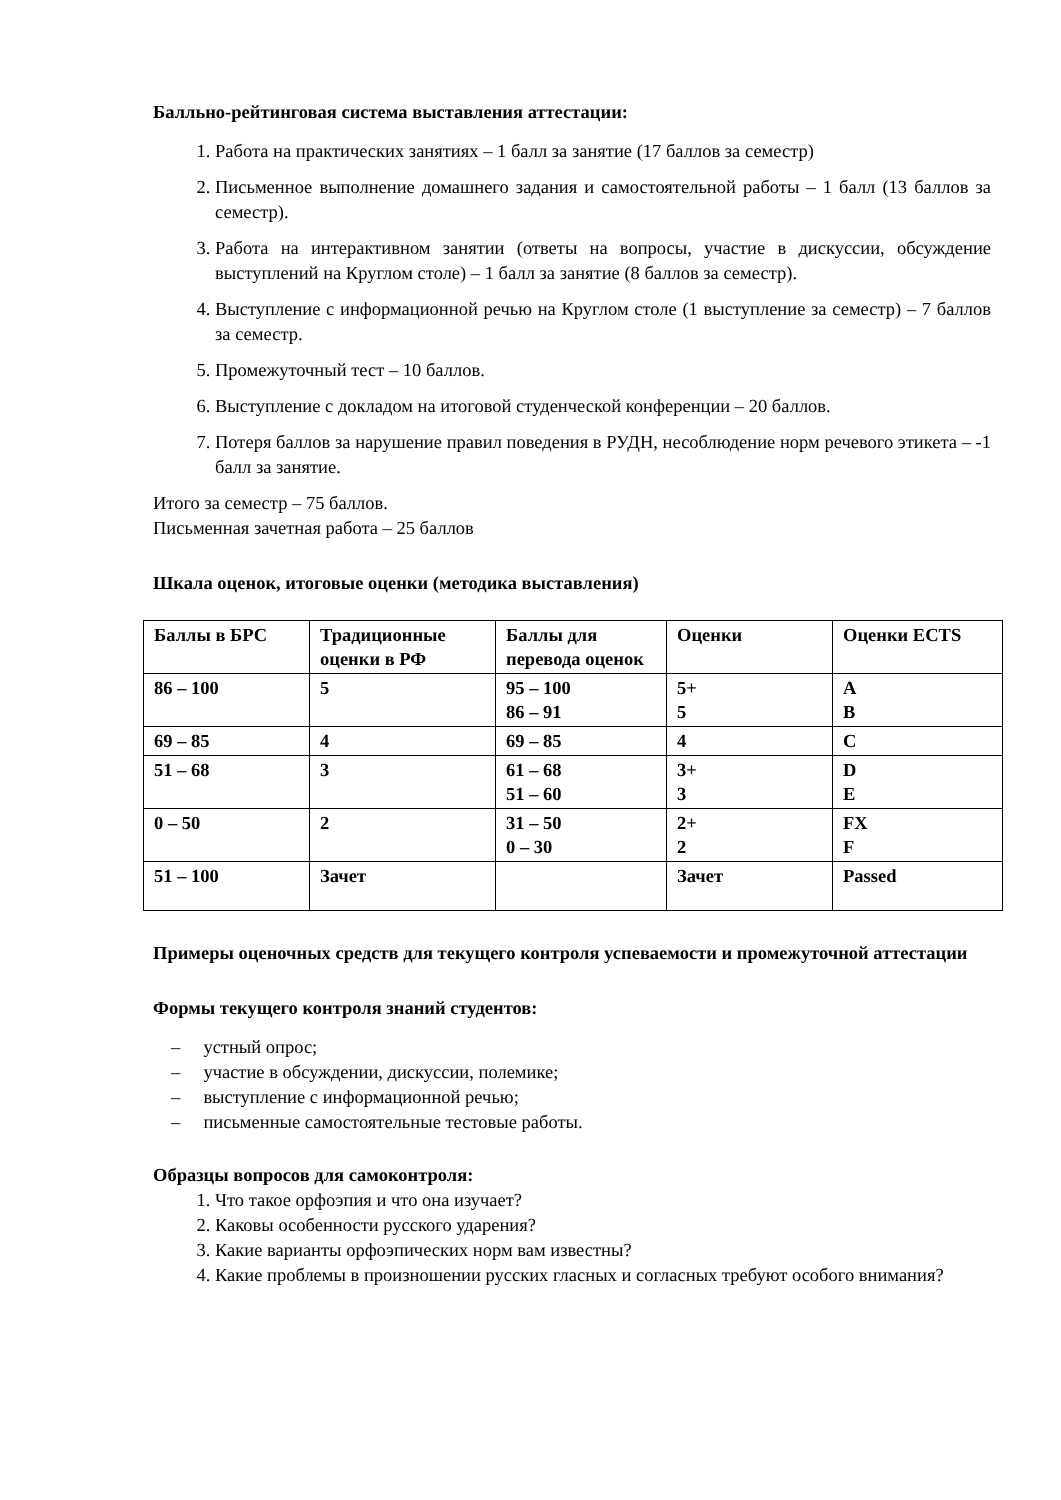Балльно-рейтинговая система выставления аттестации:
1. Работа на практических занятиях – 1 балл за занятие (17 баллов за семестр)
2. Письменное выполнение домашнего задания и самостоятельной работы – 1 балл (13 баллов за семестр).
3. Работа на интерактивном занятии (ответы на вопросы, участие в дискуссии, обсуждение выступлений на Круглом столе) – 1 балл за занятие (8 баллов за семестр).
4. Выступление с информационной речью на Круглом столе (1 выступление за семестр) – 7 баллов за семестр.
5. Промежуточный тест – 10 баллов.
6. Выступление с докладом на итоговой студенческой конференции – 20 баллов.
7. Потеря баллов за нарушение правил поведения в РУДН, несоблюдение норм речевого этикета – -1 балл за занятие.
Итого за семестр – 75 баллов.
Письменная зачетная работа – 25 баллов
Шкала оценок, итоговые оценки (методика выставления)
| Баллы в БРС | Традиционные оценки в РФ | Баллы для перевода оценок | Оценки | Оценки ECTS |
| 86 – 100 | 5 | 95 – 100 86 – 91 | 5+ 5 | A B |
| 69 – 85 | 4 | 69 – 85 | 4 | C |
| 51 – 68 | 3 | 61 – 68 51 – 60 | 3+ 3 | D E |
| 0 – 50 | 2 | 31 – 50 0 – 30 | 2+ 2 | FX F |
| 51 – 100 | Зачет | | Зачет | Passed |
Примеры оценочных средств для текущего контроля успеваемости и промежуточной аттестации
Формы текущего контроля знаний студентов:
– устный опрос;
– участие в обсуждении, дискуссии, полемике;
– выступление с информационной речью;
– письменные самостоятельные тестовые работы.
Образцы вопросов для самоконтроля:
1. Что такое орфоэпия и что она изучает?
2. Каковы особенности русского ударения?
3. Какие варианты орфоэпических норм вам известны?
4. Какие проблемы в произношении русских гласных и согласных требуют особого внимания?